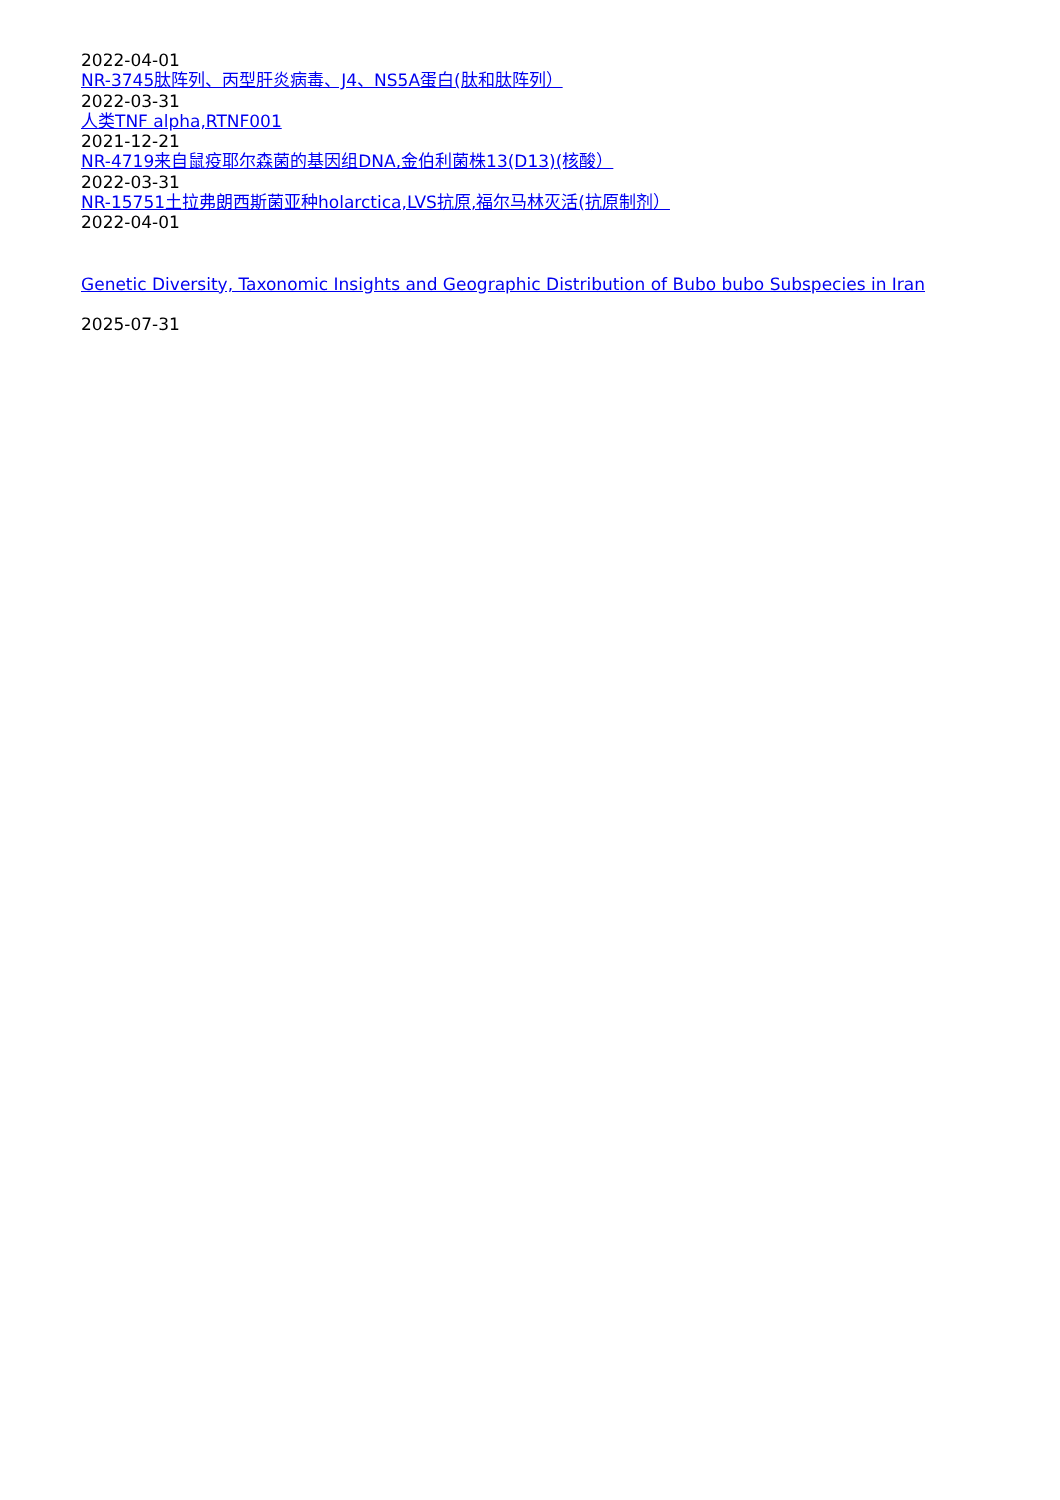2022-04-01
NR-3745肽阵列、丙型肝炎病毒、J4、NS5A蛋白(肽和肽阵列）
2022-03-31
人类TNF alpha,RTNF001
2021-12-21
NR-4719来自鼠疫耶尔森菌的基因组DNA,金伯利菌株13(D13)(核酸）
2022-03-31
NR-15751土拉弗朗西斯菌亚种holarctica,LVS抗原,福尔马林灭活(抗原制剂）
2022-04-01
Genetic Diversity, Taxonomic Insights and Geographic Distribution of Bubo bubo Subspecies in Iran
2025-07-31